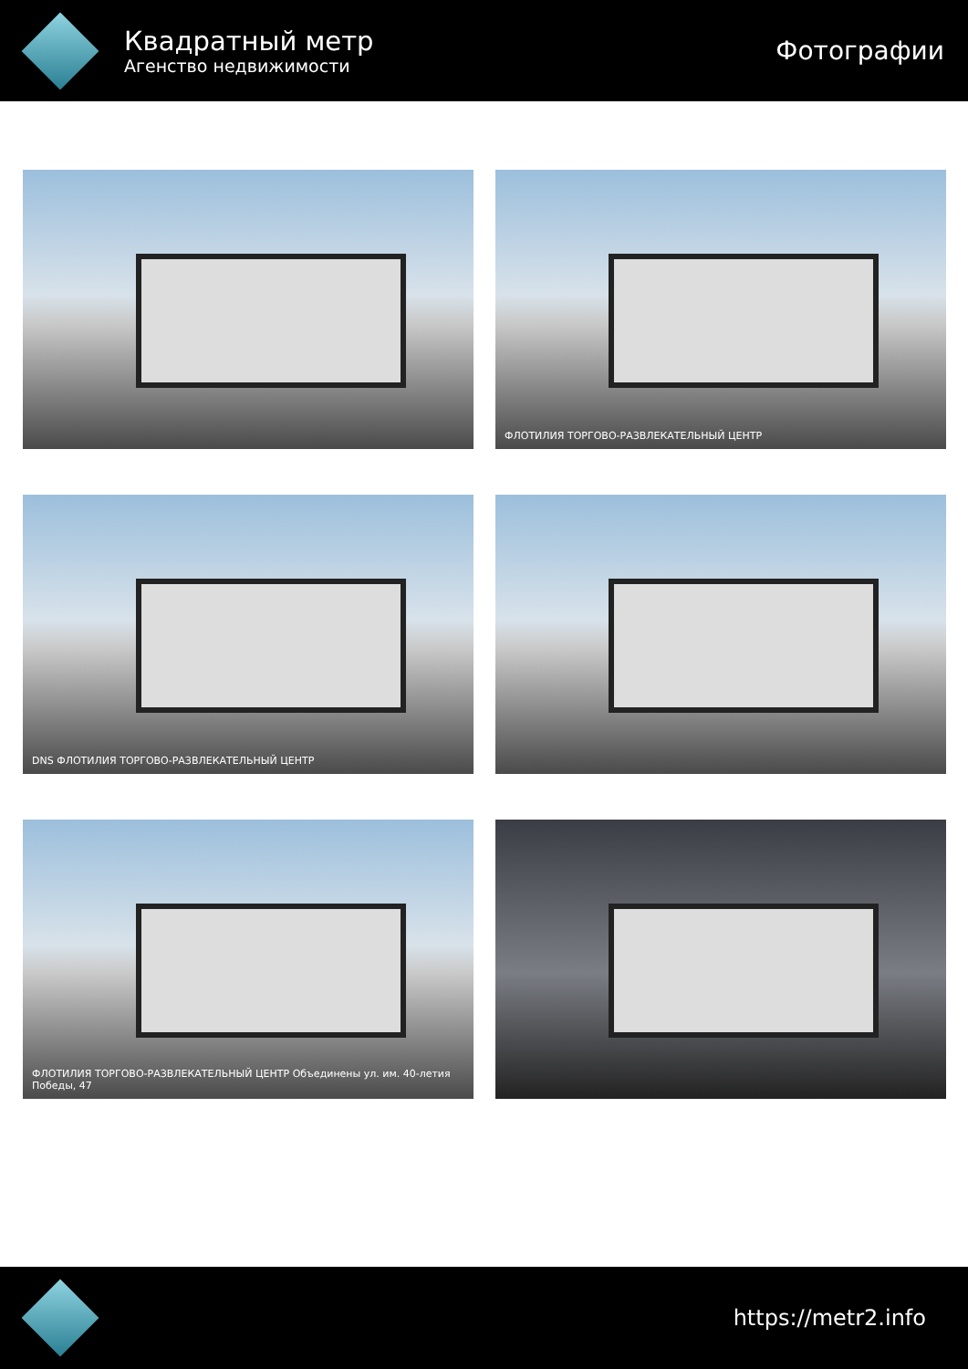Квадратный метр
Агенство недвижимости
Фотографии
ФЛОТИЛИЯ ТОРГОВО-РАЗВЛЕКАТЕЛЬНЫЙ ЦЕНТР
DNS ФЛОТИЛИЯ ТОРГОВО-РАЗВЛЕКАТЕЛЬНЫЙ ЦЕНТР
ФЛОТИЛИЯ ТОРГОВО-РАЗВЛЕКАТЕЛЬНЫЙ ЦЕНТР Объединены ул. им. 40-летия Победы, 47
https://metr2.info